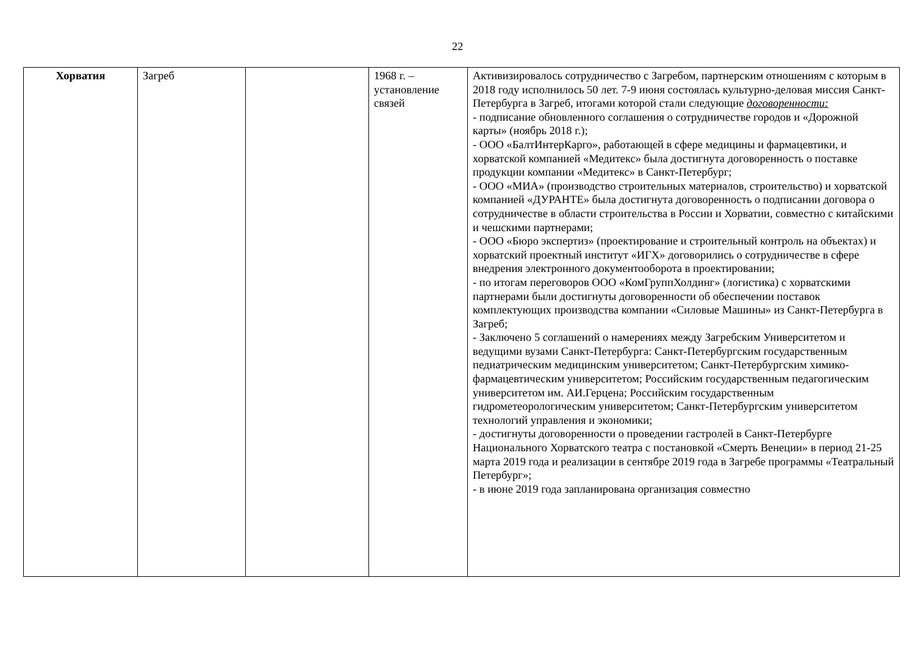22
| Хорватия | Загреб | | 1968 г. – установление связей | Активизировалось сотрудничество с Загребом, партнерским отношениям с которым в 2018 году исполнилось 50 лет. 7-9 июня состоялась культурно-деловая миссия Санкт-Петербурга в Загреб, итогами которой стали следующие договоренности: - подписание обновленного соглашения о сотрудничестве городов и «Дорожной карты» (ноябрь 2018 г.); - ООО «БалтИнтерКарго», работающей в сфере медицины и фармацевтики, и хорватской компанией «Медитекс» была достигнута договоренность о поставке продукции компании «Медитекс» в Санкт-Петербург; - ООО «МИА» (производство строительных материалов, строительство) и хорватской компанией «ДУРАНТЕ» была достигнута договоренность о подписании договора о сотрудничестве в области строительства в России и Хорватии, совместно с китайскими и чешскими партнерами; - ООО «Бюро экспертиз» (проектирование и строительный контроль на объектах) и хорватский проектный институт «ИГХ» договорились о сотрудничестве в сфере внедрения электронного документооборота в проектировании; - по итогам переговоров ООО «КомГруппХолдинг» (логистика) с хорватскими партнерами были достигнуты договоренности об обеспечении поставок комплектующих производства компании «Силовые Машины» из Санкт-Петербурга в Загреб; - Заключено 5 соглашений о намерениях между Загребским Университетом и ведущими вузами Санкт-Петербурга: Санкт-Петербургским государственным педиатрическим медицинским университетом; Санкт-Петербургским химико-фармацевтическим университетом; Российским государственным педагогическим университетом им. АИ.Герцена; Российским государственным гидрометеорологическим университетом; Санкт-Петербургским университетом технологий управления и экономики; - достигнуты договоренности о проведении гастролей в Санкт-Петербурге Национального Хорватского театра с постановкой «Смерть Венеции» в период 21-25 марта 2019 года и реализации в сентябре 2019 года в Загребе программы «Театральный Петербург»; - в июне 2019 года запланирована организация совместно |